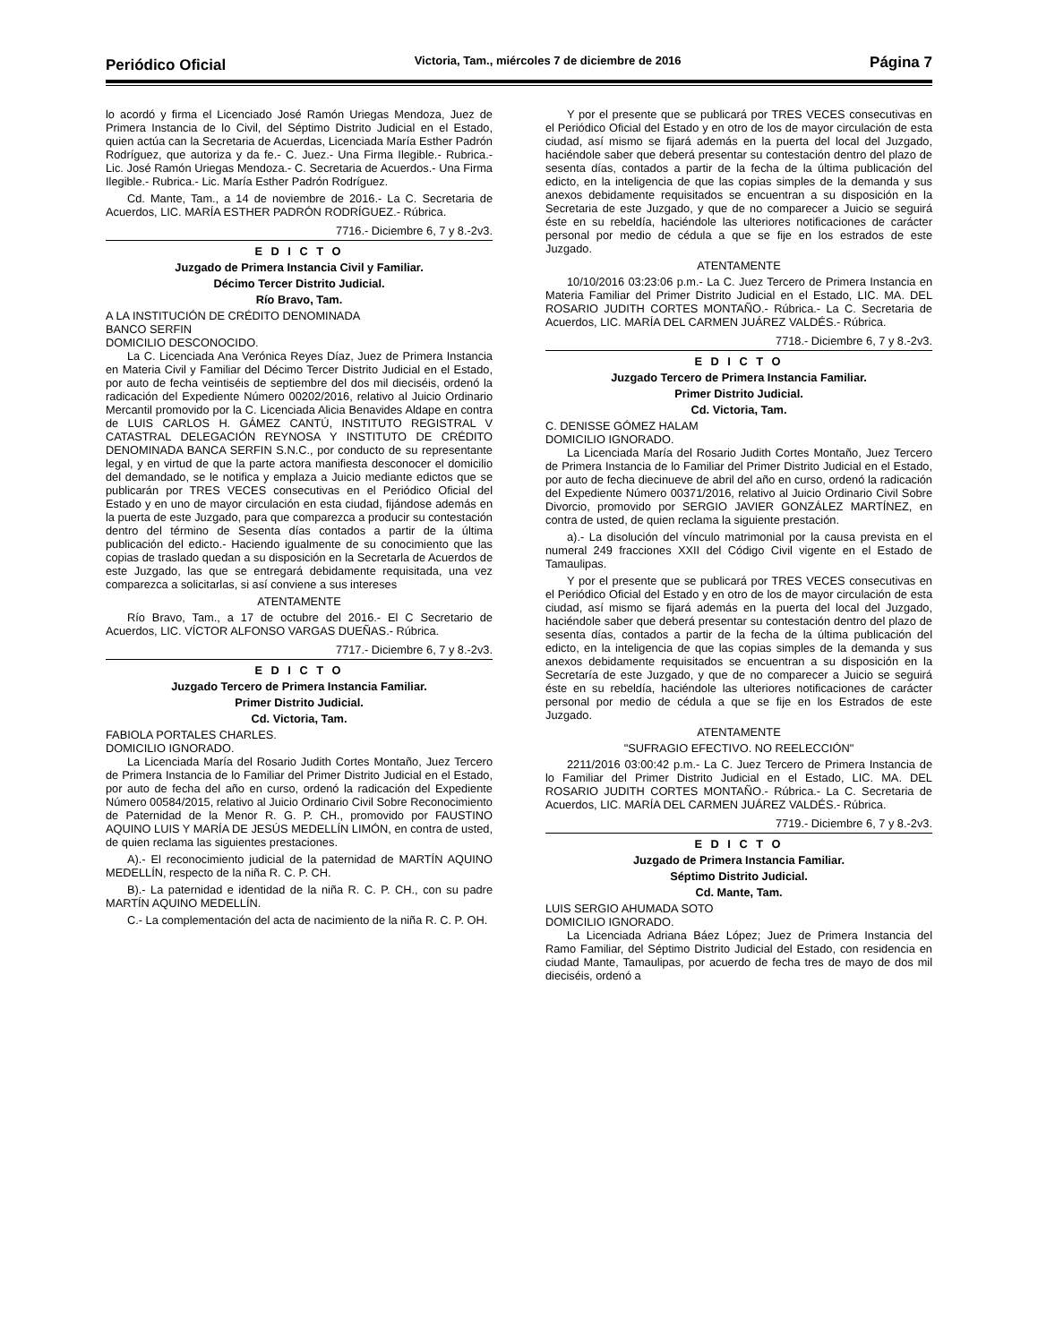Periódico Oficial Victoria, Tam., miércoles 7 de diciembre de 2016 Página 7
lo acordó y firma el Licenciado José Ramón Uriegas Mendoza, Juez de Primera Instancia de lo Civil, del Séptimo Distrito Judicial en el Estado, quien actúa can la Secretaria de Acuerdas, Licenciada María Esther Padrón Rodríguez, que autoriza y da fe.- C. Juez.- Una Firma Ilegible.- Rubrica.- Lic. José Ramón Uriegas Mendoza.- C. Secretaria de Acuerdos.- Una Firma Ilegible.- Rubrica.- Lic. María Esther Padrón Rodríguez.
Cd. Mante, Tam., a 14 de noviembre de 2016.- La C. Secretaria de Acuerdos, LIC. MARÍA ESTHER PADRÓN RODRÍGUEZ.- Rúbrica.
7716.- Diciembre 6, 7 y 8.-2v3.
E D I C T O
Juzgado de Primera Instancia Civil y Familiar.
Décimo Tercer Distrito Judicial.
Río Bravo, Tam.
A LA INSTITUCIÓN DE CRÉDITO DENOMINADA
BANCO SERFIN
DOMICILIO DESCONOCIDO.
La C. Licenciada Ana Verónica Reyes Díaz, Juez de Primera Instancia en Materia Civil y Familiar del Décimo Tercer Distrito Judicial en el Estado, por auto de fecha veintiséis de septiembre del dos mil dieciséis, ordenó la radicación del Expediente Número 00202/2016, relativo al Juicio Ordinario Mercantil promovido por la C. Licenciada Alicia Benavides Aldape en contra de LUIS CARLOS H. GÁMEZ CANTÚ, INSTITUTO REGISTRAL V CATASTRAL DELEGACIÓN REYNOSA Y INSTITUTO DE CRÉDITO DENOMINADA BANCA SERFIN S.N.C., por conducto de su representante legal, y en virtud de que la parte actora manifiesta desconocer el domicilio del demandado, se le notifica y emplaza a Juicio mediante edictos que se publicarán por TRES VECES consecutivas en el Periódico Oficial del Estado y en uno de mayor circulación en esta ciudad, fijándose además en la puerta de este Juzgado, para que comparezca a producir su contestación dentro del término de Sesenta días contados a partir de la última publicación del edicto.- Haciendo igualmente de su conocimiento que las copias de traslado quedan a su disposición en la Secretarla de Acuerdos de este Juzgado, las que se entregará debidamente requisitada, una vez comparezca a solicitarlas, si así conviene a sus intereses
ATENTAMENTE
Río Bravo, Tam., a 17 de octubre del 2016.- El C Secretario de Acuerdos, LIC. VÍCTOR ALFONSO VARGAS DUEÑAS.- Rúbrica.
7717.- Diciembre 6, 7 y 8.-2v3.
E D I C T O
Juzgado Tercero de Primera Instancia Familiar.
Primer Distrito Judicial.
Cd. Victoria, Tam.
FABIOLA PORTALES CHARLES.
DOMICILIO IGNORADO.
La Licenciada María del Rosario Judith Cortes Montaño, Juez Tercero de Primera Instancia de lo Familiar del Primer Distrito Judicial en el Estado, por auto de fecha del año en curso, ordenó la radicación del Expediente Número 00584/2015, relativo al Juicio Ordinario Civil Sobre Reconocimiento de Paternidad de la Menor R. G. P. CH., promovido por FAUSTINO AQUINO LUIS Y MARÍA DE JESÚS MEDELLÍN LIMÓN, en contra de usted, de quien reclama las siguientes prestaciones.
A).- El reconocimiento judicial de la paternidad de MARTÍN AQUINO MEDELLÍN, respecto de la niña R. C. P. CH.
B).- La paternidad e identidad de la niña R. C. P. CH., con su padre MARTÍN AQUINO MEDELLÍN.
C.- La complementación del acta de nacimiento de la niña R. C. P. OH.
Y por el presente que se publicará por TRES VECES consecutivas en el Periódico Oficial del Estado y en otro de los de mayor circulación de esta ciudad, así mismo se fijará además en la puerta del local del Juzgado, haciéndole saber que deberá presentar su contestación dentro del plazo de sesenta días, contados a partir de la fecha de la última publicación del edicto, en la inteligencia de que las copias simples de la demanda y sus anexos debidamente requisitados se encuentran a su disposición en la Secretaria de este Juzgado, y que de no comparecer a Juicio se seguirá éste en su rebeldía, haciéndole las ulteriores notificaciones de carácter personal por medio de cédula a que se fije en los estrados de este Juzgado.
ATENTAMENTE
10/10/2016 03:23:06 p.m.- La C. Juez Tercero de Primera Instancia en Materia Familiar del Primer Distrito Judicial en el Estado, LIC. MA. DEL ROSARIO JUDITH CORTES MONTAÑO.- Rúbrica.- La C. Secretaria de Acuerdos, LIC. MARÍA DEL CARMEN JUÁREZ VALDÉS.- Rúbrica.
7718.- Diciembre 6, 7 y 8.-2v3.
E D I C T O
Juzgado Tercero de Primera Instancia Familiar.
Primer Distrito Judicial.
Cd. Victoria, Tam.
C. DENISSE GÓMEZ HALAM
DOMICILIO IGNORADO.
La Licenciada María del Rosario Judith Cortes Montaño, Juez Tercero de Primera Instancia de lo Familiar del Primer Distrito Judicial en el Estado, por auto de fecha diecinueve de abril del año en curso, ordenó la radicación del Expediente Número 00371/2016, relativo al Juicio Ordinario Civil Sobre Divorcio, promovido por SERGIO JAVIER GONZÁLEZ MARTÍNEZ, en contra de usted, de quien reclama la siguiente prestación.
a).- La disolución del vínculo matrimonial por la causa prevista en el numeral 249 fracciones XXII del Código Civil vigente en el Estado de Tamaulipas.
Y por el presente que se publicará por TRES VECES consecutivas en el Periódico Oficial del Estado y en otro de los de mayor circulación de esta ciudad, así mismo se fijará además en la puerta del local del Juzgado, haciéndole saber que deberá presentar su contestación dentro del plazo de sesenta días, contados a partir de la fecha de la última publicación del edicto, en la inteligencia de que las copias simples de la demanda y sus anexos debidamente requisitados se encuentran a su disposición en la Secretaría de este Juzgado, y que de no comparecer a Juicio se seguirá éste en su rebeldía, haciéndole las ulteriores notificaciones de carácter personal por medio de cédula a que se fije en los Estrados de este Juzgado.
ATENTAMENTE
"SUFRAGIO EFECTIVO. NO REELECCIÓN"
2211/2016 03:00:42 p.m.- La C. Juez Tercero de Primera Instancia de lo Familiar del Primer Distrito Judicial en el Estado, LIC. MA. DEL ROSARIO JUDITH CORTES MONTAÑO.- Rúbrica.- La C. Secretaria de Acuerdos, LIC. MARÍA DEL CARMEN JUÁREZ VALDÉS.- Rúbrica.
7719.- Diciembre 6, 7 y 8.-2v3.
E D I C T O
Juzgado de Primera Instancia Familiar.
Séptimo Distrito Judicial.
Cd. Mante, Tam.
LUIS SERGIO AHUMADA SOTO
DOMICILIO IGNORADO.
La Licenciada Adriana Báez López; Juez de Primera Instancia del Ramo Familiar, del Séptimo Distrito Judicial del Estado, con residencia en ciudad Mante, Tamaulipas, por acuerdo de fecha tres de mayo de dos mil dieciséis, ordenó a